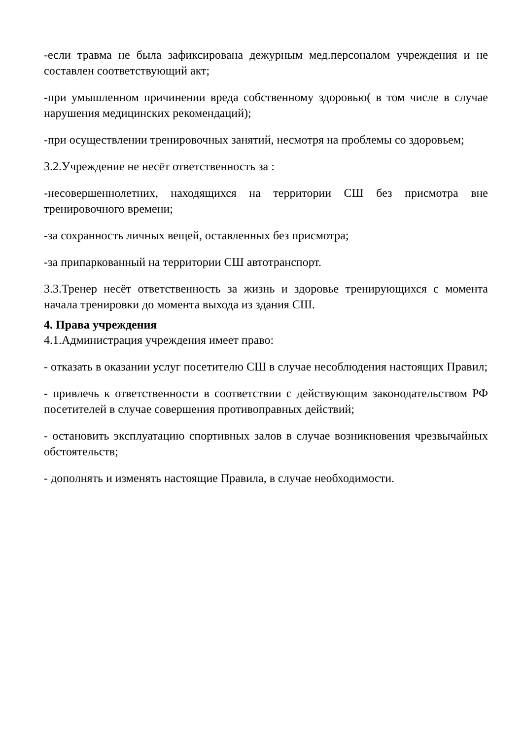-если травма не была зафиксирована дежурным мед.персоналом учреждения и не составлен соответствующий акт;
-при умышленном причинении вреда собственному здоровью( в том числе в случае нарушения медицинских рекомендаций);
-при осуществлении тренировочных занятий, несмотря на проблемы со здоровьем;
3.2.Учреждение не несёт ответственность за :
-несовершеннолетних, находящихся на территории СШ без присмотра вне тренировочного времени;
-за сохранность личных вещей, оставленных без присмотра;
-за припаркованный на территории СШ автотранспорт.
3.3.Тренер несёт ответственность за жизнь и здоровье тренирующихся с момента начала тренировки до момента выхода из здания СШ.
4. Права учреждения
4.1.Администрация учреждения имеет право:
- отказать в оказании услуг посетителю СШ в случае несоблюдения настоящих Правил;
- привлечь к ответственности в соответствии с действующим законодательством РФ посетителей в случае совершения противоправных действий;
- остановить эксплуатацию спортивных залов в случае возникновения чрезвычайных обстоятельств;
- дополнять и изменять настоящие Правила, в случае необходимости.